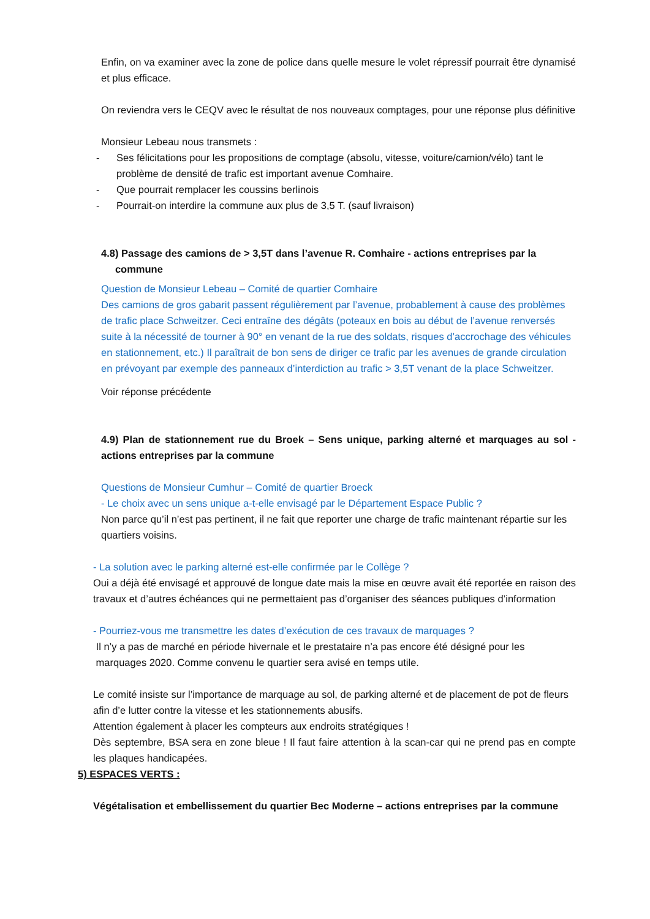Enfin, on va examiner avec la zone de police dans quelle mesure le volet répressif pourrait être dynamisé et plus efficace.
On reviendra vers le CEQV avec le résultat de nos nouveaux comptages, pour une réponse plus définitive
Monsieur Lebeau nous transmets :
- Ses félicitations pour les propositions de comptage (absolu, vitesse, voiture/camion/vélo) tant le problème de densité de trafic est important avenue Comhaire.
- Que pourrait remplacer les coussins berlinois
- Pourrait-on interdire la commune aux plus de 3,5 T. (sauf livraison)
4.8) Passage des camions de > 3,5T dans l’avenue R. Comhaire - actions entreprises par la
commune
Question de Monsieur Lebeau – Comité de quartier Comhaire
Des camions de gros gabarit passent régulièrement par l’avenue, probablement à cause des problèmes de trafic place Schweitzer. Ceci entraîne des dégâts (poteaux en bois au début de l’avenue renversés suite à la nécessité de tourner à 90° en venant de la rue des soldats, risques d’accrochage des véhicules en stationnement, etc.) Il paraîtrait de bon sens de diriger ce trafic par les avenues de grande circulation en prévoyant par exemple des panneaux d’interdiction au trafic > 3,5T venant de la place Schweitzer.
Voir réponse précédente
4.9) Plan de stationnement rue du Broek – Sens unique, parking alterné et marquages au sol - actions entreprises par la commune
Questions de Monsieur Cumhur – Comité de quartier Broeck
- Le choix avec un sens unique a-t-elle envisagé par le Département Espace Public ?
Non parce qu’il n’est pas pertinent, il ne fait que reporter une charge de trafic maintenant répartie sur les quartiers voisins.
- La solution avec le parking alterné est-elle confirmée par le Collège ?
Oui a déjà été envisagé et approuvé de longue date mais la mise en œuvre avait été reportée en raison des travaux et d’autres échéances qui ne permettaient pas d’organiser des séances publiques d’information
- Pourriez-vous me transmettre les dates d’exécution de ces travaux de marquages ?
Il n’y a pas de marché en période hivernale et le prestataire n’a pas encore été désigné pour les
marquages 2020. Comme convenu le quartier sera avisé en temps utile.
Le comité insiste sur l’importance de marquage au sol, de parking alterné et de placement de pot de fleurs afin d’e lutter contre la vitesse et les stationnements abusifs.
Attention également à placer les compteurs aux endroits stratégiques !
Dès septembre, BSA sera en zone bleue ! Il faut faire attention à la scan-car qui ne prend pas en compte les plaques handicapées.
5) ESPACES VERTS :
Végétalisation et embellissement du quartier Bec Moderne – actions entreprises par la commune